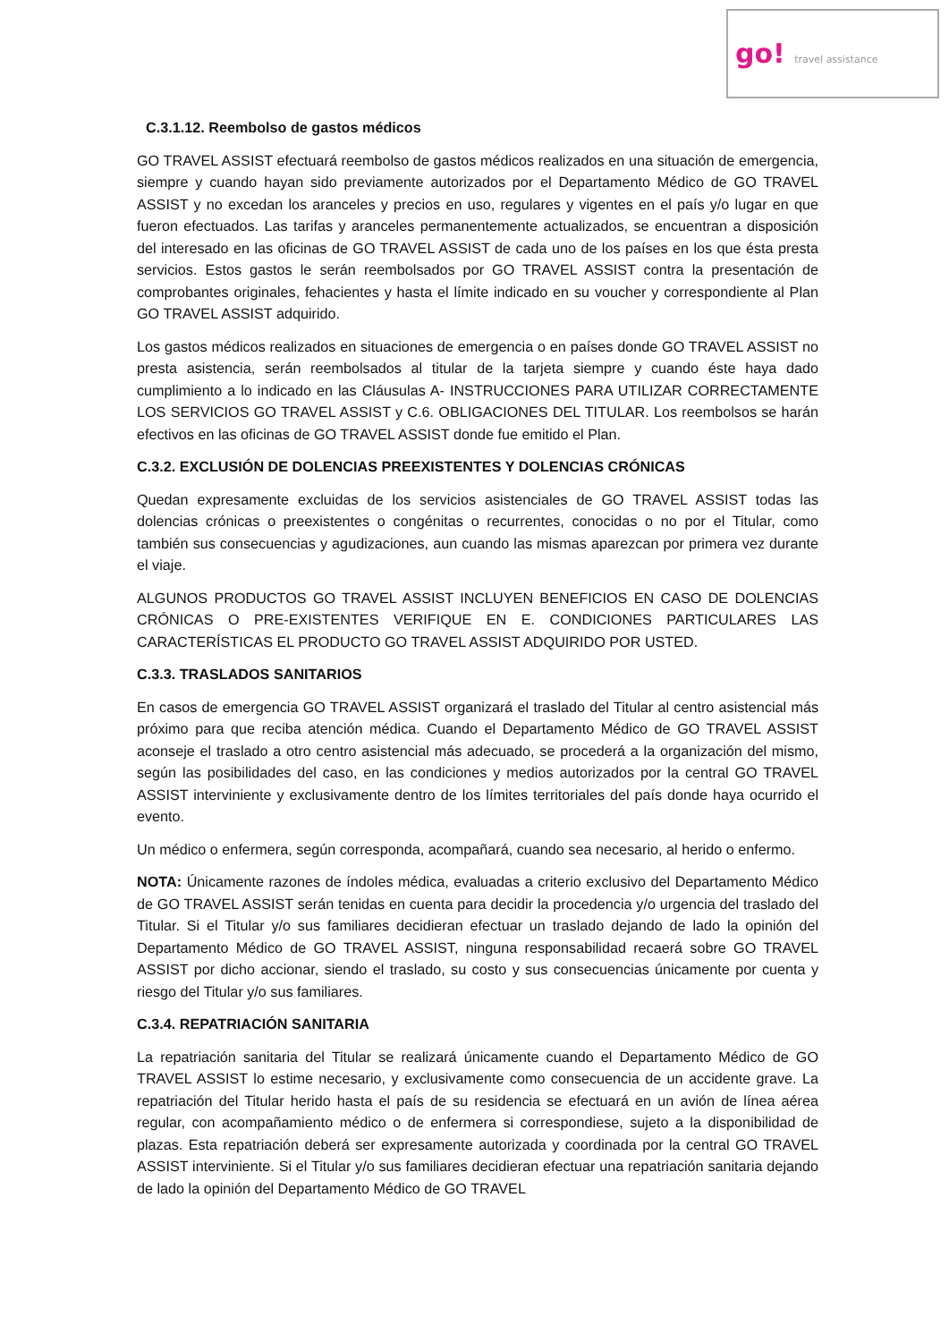go! travel assistance
C.3.1.12. Reembolso de gastos médicos
GO TRAVEL ASSIST efectuará reembolso de gastos médicos realizados en una situación de emergencia, siempre y cuando hayan sido previamente autorizados por el Departamento Médico de GO TRAVEL ASSIST y no excedan los aranceles y precios en uso, regulares y vigentes en el país y/o lugar en que fueron efectuados. Las tarifas y aranceles permanentemente actualizados, se encuentran a disposición del interesado en las oficinas de GO TRAVEL ASSIST de cada uno de los países en los que ésta presta servicios. Estos gastos le serán reembolsados por GO TRAVEL ASSIST contra la presentación de comprobantes originales, fehacientes y hasta el límite indicado en su voucher y correspondiente al Plan GO TRAVEL ASSIST adquirido.
Los gastos médicos realizados en situaciones de emergencia o en países donde GO TRAVEL ASSIST no presta asistencia, serán reembolsados al titular de la tarjeta siempre y cuando éste haya dado cumplimiento a lo indicado en las Cláusulas A- INSTRUCCIONES PARA UTILIZAR CORRECTAMENTE LOS SERVICIOS GO TRAVEL ASSIST y C.6. OBLIGACIONES DEL TITULAR. Los reembolsos se harán efectivos en las oficinas de GO TRAVEL ASSIST donde fue emitido el Plan.
C.3.2. EXCLUSIÓN DE DOLENCIAS PREEXISTENTES Y DOLENCIAS CRÓNICAS
Quedan expresamente excluidas de los servicios asistenciales de GO TRAVEL ASSIST todas las dolencias crónicas o preexistentes o congénitas o recurrentes, conocidas o no por el Titular, como también sus consecuencias y agudizaciones, aun cuando las mismas aparezcan por primera vez durante el viaje.
ALGUNOS PRODUCTOS GO TRAVEL ASSIST INCLUYEN BENEFICIOS EN CASO DE DOLENCIAS CRÓNICAS O PRE-EXISTENTES VERIFIQUE EN E. CONDICIONES PARTICULARES LAS CARACTERÍSTICAS EL PRODUCTO GO TRAVEL ASSIST ADQUIRIDO POR USTED.
C.3.3. TRASLADOS SANITARIOS
En casos de emergencia GO TRAVEL ASSIST organizará el traslado del Titular al centro asistencial más próximo para que reciba atención médica. Cuando el Departamento Médico de GO TRAVEL ASSIST aconseje el traslado a otro centro asistencial más adecuado, se procederá a la organización del mismo, según las posibilidades del caso, en las condiciones y medios autorizados por la central GO TRAVEL ASSIST interviniente y exclusivamente dentro de los límites territoriales del país donde haya ocurrido el evento.
Un médico o enfermera, según corresponda, acompañará, cuando sea necesario, al herido o enfermo.
NOTA: Únicamente razones de índoles médica, evaluadas a criterio exclusivo del Departamento Médico de GO TRAVEL ASSIST serán tenidas en cuenta para decidir la procedencia y/o urgencia del traslado del Titular. Si el Titular y/o sus familiares decidieran efectuar un traslado dejando de lado la opinión del Departamento Médico de GO TRAVEL ASSIST, ninguna responsabilidad recaerá sobre GO TRAVEL ASSIST por dicho accionar, siendo el traslado, su costo y sus consecuencias únicamente por cuenta y riesgo del Titular y/o sus familiares.
C.3.4. REPATRIACIÓN SANITARIA
La repatriación sanitaria del Titular se realizará únicamente cuando el Departamento Médico de GO TRAVEL ASSIST lo estime necesario, y exclusivamente como consecuencia de un accidente grave. La repatriación del Titular herido hasta el país de su residencia se efectuará en un avión de línea aérea regular, con acompañamiento médico o de enfermera si correspondiese, sujeto a la disponibilidad de plazas. Esta repatriación deberá ser expresamente autorizada y coordinada por la central GO TRAVEL ASSIST interviniente. Si el Titular y/o sus familiares decidieran efectuar una repatriación sanitaria dejando de lado la opinión del Departamento Médico de GO TRAVEL